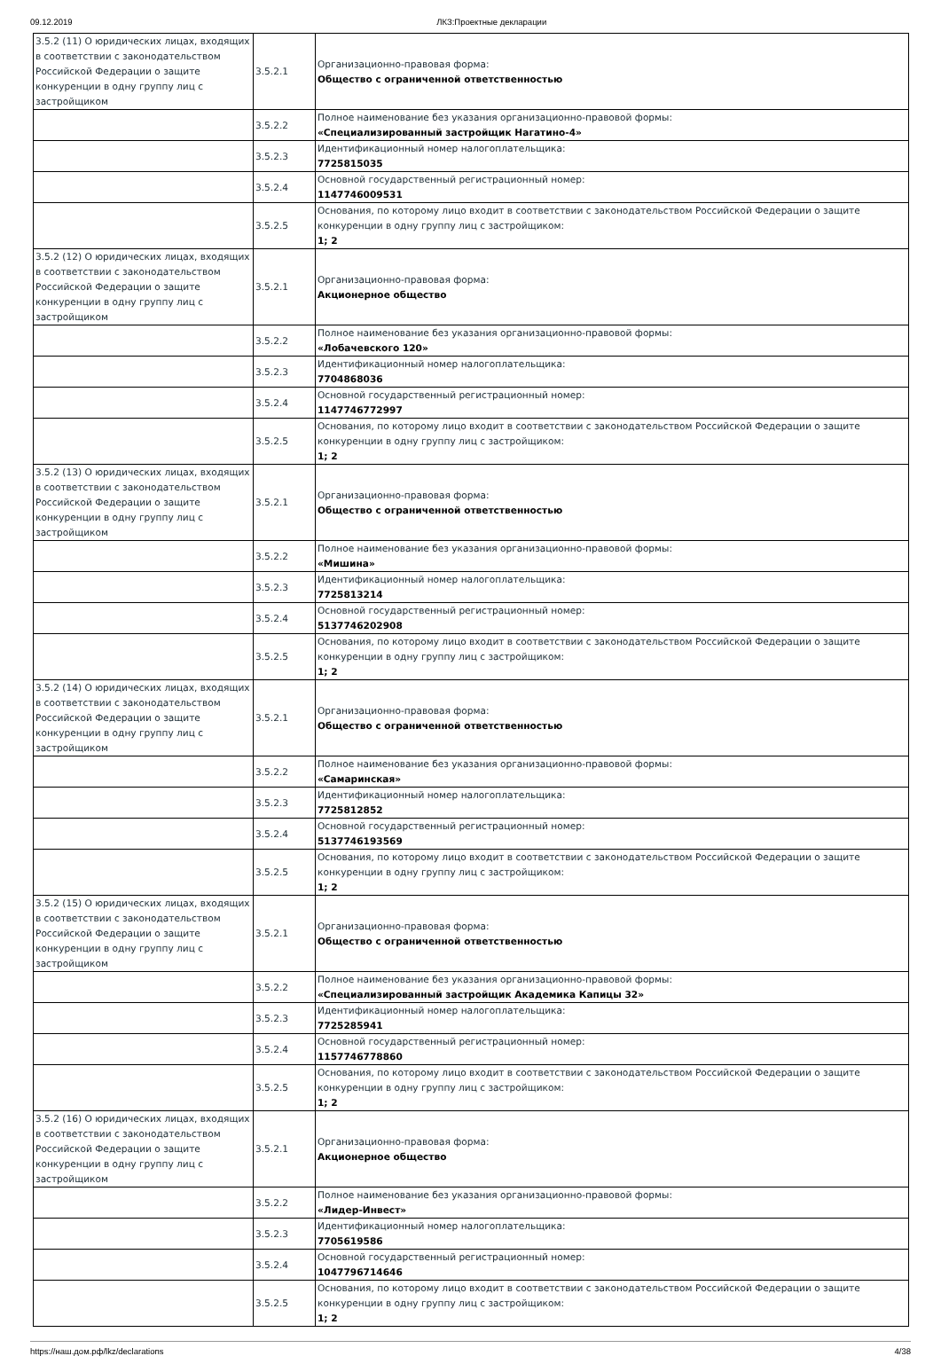09.12.2019 ЛКЗ:Проектные декларации
| 3.5.2 (11) О юридических лицах, входящих в соответствии с законодательством Россий­ской Федерации о защите конкуренции в од­ну группу лиц с застройщиком | 3.5.2.1 | Организационно-правовая форма: Общество с ограниченной ответственностью |
| | 3.5.2.2 | Полное наименование без указания организационно-правовой формы: «Специализированный застройщик Нагатино-4» |
| | 3.5.2.3 | Идентификационный номер налогоплательщика: 7725815035 |
| | 3.5.2.4 | Основной государственный регистрационный номер: 1147746009531 |
| | 3.5.2.5 | Основания, по которому лицо входит в соответствии с законодательством Российской Федерации о защите конкуренции в од­ну группу лиц с застройщиком: 1; 2 |
| 3.5.2 (12) О юридических лицах, входящих в соответствии с законодательством Россий­ской Федерации о защите конкуренции в од­ну группу лиц с застройщиком | 3.5.2.1 | Организационно-правовая форма: Акционерное общество |
| | 3.5.2.2 | Полное наименование без указания организационно-правовой формы: «Лобачевского 120» |
| | 3.5.2.3 | Идентификационный номер налогоплательщика: 7704868036 |
| | 3.5.2.4 | Основной государственный регистрационный номер: 1147746772997 |
| | 3.5.2.5 | Основания, по которому лицо входит в соответствии с законодательством Российской Федерации о защите конкуренции в од­ну группу лиц с застройщиком: 1; 2 |
| 3.5.2 (13) О юридических лицах, входящих в соответствии с законодательством Россий­ской Федерации о защите конкуренции в од­ну группу лиц с застройщиком | 3.5.2.1 | Организационно-правовая форма: Общество с ограниченной ответственностью |
| | 3.5.2.2 | Полное наименование без указания организационно-правовой формы: «Мишина» |
| | 3.5.2.3 | Идентификационный номер налогоплательщика: 7725813214 |
| | 3.5.2.4 | Основной государственный регистрационный номер: 5137746202908 |
| | 3.5.2.5 | Основания, по которому лицо входит в соответствии с законодательством Российской Федерации о защите конкуренции в од­ну группу лиц с застройщиком: 1; 2 |
| 3.5.2 (14) О юридических лицах, входящих в соответствии с законодательством Россий­ской Федерации о защите конкуренции в од­ну группу лиц с застройщиком | 3.5.2.1 | Организационно-правовая форма: Общество с ограниченной ответственностью |
| | 3.5.2.2 | Полное наименование без указания организационно-правовой формы: «Самаринская» |
| | 3.5.2.3 | Идентификационный номер налогоплательщика: 7725812852 |
| | 3.5.2.4 | Основной государственный регистрационный номер: 5137746193569 |
| | 3.5.2.5 | Основания, по которому лицо входит в соответствии с законодательством Российской Федерации о защите конкуренции в од­ну группу лиц с застройщиком: 1; 2 |
| 3.5.2 (15) О юридических лицах, входящих в соответствии с законодательством Россий­ской Федерации о защите конкуренции в од­ну группу лиц с застройщиком | 3.5.2.1 | Организационно-правовая форма: Общество с ограниченной ответственностью |
| | 3.5.2.2 | Полное наименование без указания организационно-правовой формы: «Специализированный застройщик Академика Капицы 32» |
| | 3.5.2.3 | Идентификационный номер налогоплательщика: 7725285941 |
| | 3.5.2.4 | Основной государственный регистрационный номер: 1157746778860 |
| | 3.5.2.5 | Основания, по которому лицо входит в соответствии с законодательством Российской Федерации о защите конкуренции в од­ну группу лиц с застройщиком: 1; 2 |
| 3.5.2 (16) О юридических лицах, входящих в соответствии с законодательством Россий­ской Федерации о защите конкуренции в од­ну группу лиц с застройщиком | 3.5.2.1 | Организационно-правовая форма: Акционерное общество |
| | 3.5.2.2 | Полное наименование без указания организационно-правовой формы: «Лидер-Инвест» |
| | 3.5.2.3 | Идентификационный номер налогоплательщика: 7705619586 |
| | 3.5.2.4 | Основной государственный регистрационный номер: 1047796714646 |
| | 3.5.2.5 | Основания, по которому лицо входит в соответствии с законодательством Российской Федерации о защите конкуренции в од­ну группу лиц с застройщиком: 1; 2 |
https://наш.дом.рф/lkz/declarations 4/38